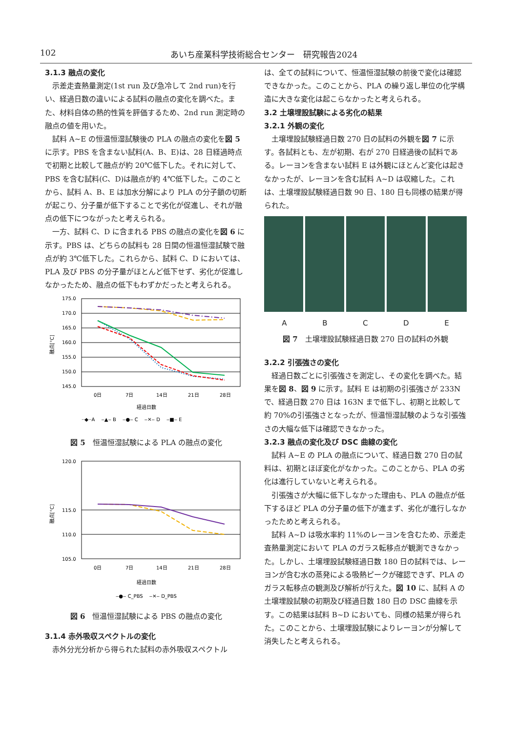102 あいち産業科学技術総合センター　研究報告2024
3.1.3 融点の変化
示差走査熱量測定(1st run 及び急冷して 2nd run)を行い、経過日数の違いによる試料の融点の変化を調べた。また、材料自体の熱的性質を評価するため、2nd run 測定時の融点の値を用いた。
試料 A~E の恒温恒湿試験後の PLA の融点の変化を図 5 に示す。PBS を含まない試料(A、B、E)は、28 日経過時点で初期と比較して融点が約 20℃低下した。それに対して、PBS を含む試料(C、D)は融点が約 4℃低下した。このことから、試料 A、B、E は加水分解により PLA の分子鎖の切断が起こり、分子量が低下することで劣化が促進し、それが融点の低下につながったと考えられる。
一方、試料 C、D に含まれる PBS の融点の変化を図 6 に示す。PBS は、どちらの試料も 28 日間の恒温恒湿試験で融点が約 3℃低下した。これらから、試料 C、D においては、PLA 及び PBS の分子量がほとんど低下せず、劣化が促進しなかったため、融点の低下もわずかだったと考えられる。
175.0
170.0
165.0
160.0
155.0
150.0
145.0
融点[°C]
0日
7日
14日
21日
28日
経過日数
··◆··A　 ‒▲‒ B　 ‒●‒ C　 ‒✕‒ D　 ‒■‒ E
図 5　恒温恒湿試験による PLA の融点の変化
120.0
115.0
110.0
105.0
融点[°C]
0日
7日
14日
21日
28日
経過日数
‒●‒ C_PBS　 ‒✕‒ D_PBS
図 6　恒温恒湿試験による PBS の融点の変化
3.1.4 赤外吸収スペクトルの変化
赤外分光分析から得られた試料の赤外吸収スペクトル
は、全ての試料について、恒温恒湿試験の前後で変化は確認できなかった。このことから、PLA の繰り返し単位の化学構造に大きな変化は起こらなかったと考えられる。
3.2 土壌埋設試験による劣化の結果
3.2.1 外観の変化
土壌埋設試験経過日数 270 日の試料の外観を図 7 に示す。各試料とも、左が初期、右が 270 日経過後の試料である。レーヨンを含まない試料 E は外観にほとんど変化は起きなかったが、レーヨンを含む試料 A~D は収縮した。これは、土壌埋設試験経過日数 90 日、180 日も同様の結果が得られた。
A B C D E
図 7　土壌埋設試験経過日数 270 日の試料の外観
3.2.2 引張強さの変化
経過日数ごとに引張強さを測定し、その変化を調べた。結果を図 8、図 9 に示す。試料 E は初期の引張強さが 233N で、経過日数 270 日は 163N まで低下し、初期と比較して約 70%の引張強さとなったが、恒温恒湿試験のような引張強さの大幅な低下は確認できなかった。
3.2.3 融点の変化及び DSC 曲線の変化
試料 A~E の PLA の融点について、経過日数 270 日の試料は、初期とほぼ変化がなかった。このことから、PLA の劣化は進行していないと考えられる。
引張強さが大幅に低下しなかった理由も、PLA の融点が低下するほど PLA の分子量の低下が進まず、劣化が進行しなかったためと考えられる。
試料 A~D は吸水率約 11%のレーヨンを含むため、示差走査熱量測定において PLA のガラス転移点が観測できなかった。しかし、土壌埋設試験経過日数 180 日の試料では、レーヨンが含む水の蒸発による吸熱ピークが確認できず、PLA のガラス転移点の観測及び解析が行えた。図 10 に、試料 A の土壌埋設試験の初期及び経過日数 180 日の DSC 曲線を示す。この結果は試料 B~D においても、同様の結果が得られた。このことから、土壌埋設試験によりレーヨンが分解して消失したと考えられる。